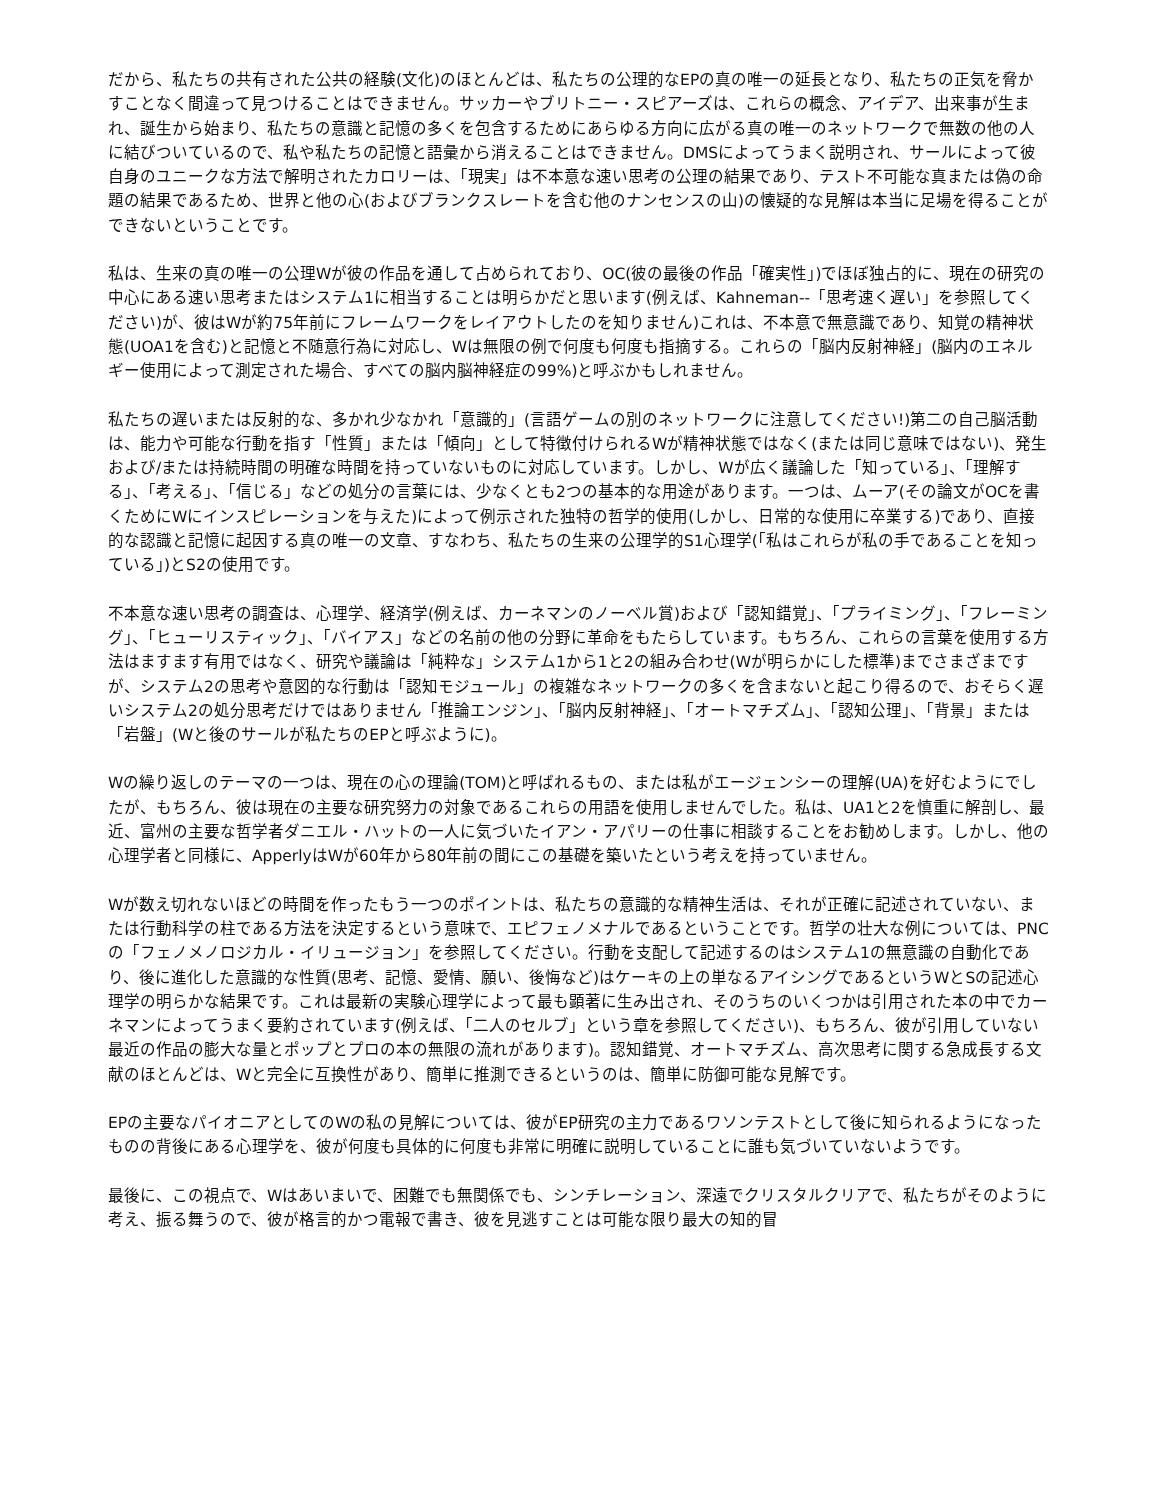だから、私たちの共有された公共の経験(文化)のほとんどは、私たちの公理的なEPの真の唯一の延長となり、私たちの正気を脅かすことなく間違って見つけることはできません。サッカーやブリトニー・スピアーズは、これらの概念、アイデア、出来事が生まれ、誕生から始まり、私たちの意識と記憶の多くを包含するためにあらゆる方向に広がる真の唯一のネットワークで無数の他の人に結びついているので、私や私たちの記憶と語彙から消えることはできません。DMSによってうまく説明され、サールによって彼自身のユニークな方法で解明されたカロリーは、「現実」は不本意な速い思考の公理の結果であり、テスト不可能な真または偽の命題の結果であるため、世界と他の心(およびブランクスレートを含む他のナンセンスの山)の懐疑的な見解は本当に足場を得ることができないということです。
私は、生来の真の唯一の公理Wが彼の作品を通して占められており、OC(彼の最後の作品「確実性」)でほぼ独占的に、現在の研究の中心にある速い思考またはシステム1に相当することは明らかだと思います(例えば、Kahneman--「思考速く遅い」を参照してください)が、彼はWが約75年前にフレームワークをレイアウトしたのを知りません)これは、不本意で無意識であり、知覚の精神状態(UOA1を含む)と記憶と不随意行為に対応し、Wは無限の例で何度も何度も指摘する。これらの「脳内反射神経」(脳内のエネルギー使用によって測定された場合、すべての脳内脳神経症の99%)と呼ぶかもしれません。
私たちの遅いまたは反射的な、多かれ少なかれ「意識的」(言語ゲームの別のネットワークに注意してください!)第二の自己脳活動は、能力や可能な行動を指す「性質」または「傾向」として特徴付けられるWが精神状態ではなく(または同じ意味ではない)、発生および/または持続時間の明確な時間を持っていないものに対応しています。しかし、Wが広く議論した「知っている」、「理解する」、「考える」、「信じる」などの処分の言葉には、少なくとも2つの基本的な用途があります。一つは、ムーア(その論文がOCを書くためにWにインスピレーションを与えた)によって例示された独特の哲学的使用(しかし、日常的な使用に卒業する)であり、直接的な認識と記憶に起因する真の唯一の文章、すなわち、私たちの生来の公理学的S1心理学(「私はこれらが私の手であることを知っている」)とS2の使用です。
不本意な速い思考の調査は、心理学、経済学(例えば、カーネマンのノーベル賞)および「認知錯覚」、「プライミング」、「フレーミング」、「ヒューリスティック」、「バイアス」などの名前の他の分野に革命をもたらしています。もちろん、これらの言葉を使用する方法はますます有用ではなく、研究や議論は「純粋な」システム1から1と2の組み合わせ(Wが明らかにした標準)までさまざまですが、システム2の思考や意図的な行動は「認知モジュール」の複雑なネットワークの多くを含まないと起こり得るので、おそらく遅いシステム2の処分思考だけではありません「推論エンジン」、「脳内反射神経」、「オートマチズム」、「認知公理」、「背景」または「岩盤」(Wと後のサールが私たちのEPと呼ぶように)。
Wの繰り返しのテーマの一つは、現在の心の理論(TOM)と呼ばれるもの、または私がエージェンシーの理解(UA)を好むようにでしたが、もちろん、彼は現在の主要な研究努力の対象であるこれらの用語を使用しませんでした。私は、UA1と2を慎重に解剖し、最近、富州の主要な哲学者ダニエル・ハットの一人に気づいたイアン・アパリーの仕事に相談することをお勧めします。しかし、他の心理学者と同様に、ApperlyはWが60年から80年前の間にこの基礎を築いたという考えを持っていません。
Wが数え切れないほどの時間を作ったもう一つのポイントは、私たちの意識的な精神生活は、それが正確に記述されていない、または行動科学の柱である方法を決定するという意味で、エピフェノメナルであるということです。哲学の壮大な例については、PNCの「フェノメノロジカル・イリュージョン」を参照してください。行動を支配して記述するのはシステム1の無意識の自動化であり、後に進化した意識的な性質(思考、記憶、愛情、願い、後悔など)はケーキの上の単なるアイシングであるというWとSの記述心理学の明らかな結果です。これは最新の実験心理学によって最も顕著に生み出され、そのうちのいくつかは引用された本の中でカーネマンによってうまく要約されています(例えば、「二人のセルブ」という章を参照してください)、もちろん、彼が引用していない最近の作品の膨大な量とポップとプロの本の無限の流れがあります)。認知錯覚、オートマチズム、高次思考に関する急成長する文献のほとんどは、Wと完全に互換性があり、簡単に推測できるというのは、簡単に防御可能な見解です。
EPの主要なパイオニアとしてのWの私の見解については、彼がEP研究の主力であるワソンテストとして後に知られるようになったものの背後にある心理学を、彼が何度も具体的に何度も非常に明確に説明していることに誰も気づいていないようです。
最後に、この視点で、Wはあいまいで、困難でも無関係でも、シンチレーション、深遠でクリスタルクリアで、私たちがそのように考え、振る舞うので、彼が格言的かつ電報で書き、彼を見逃すことは可能な限り最大の知的冒